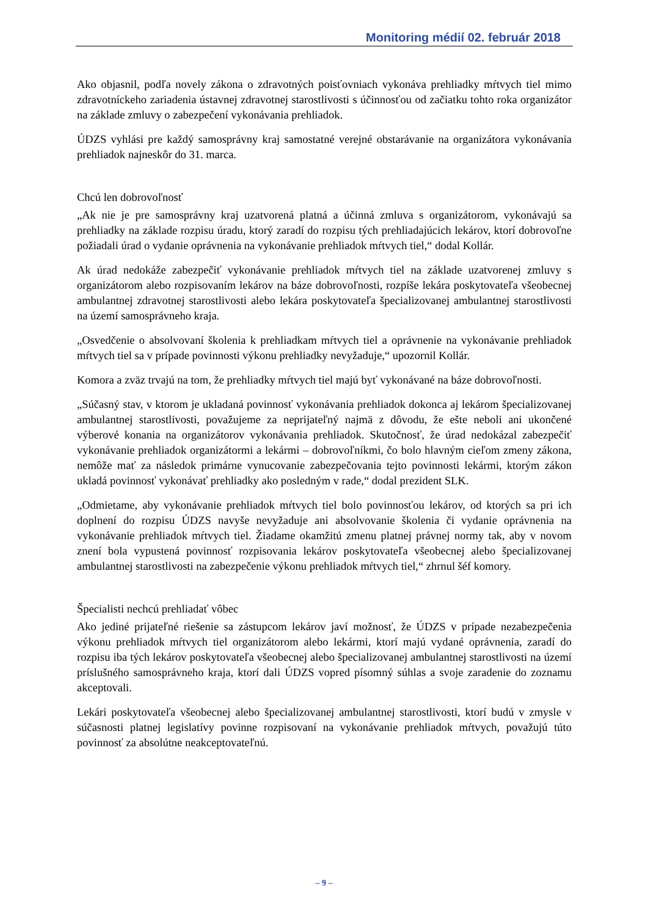Monitoring médií 02. február 2018
Ako objasnil, podľa novely zákona o zdravotných poisťovniach vykonáva prehliadky mŕtvych tiel mimo zdravotníckeho zariadenia ústavnej zdravotnej starostlivosti s účinnosťou od začiatku tohto roka organizátor na základe zmluvy o zabezpečení vykonávania prehliadok.
ÚDZS vyhlási pre každý samosprávny kraj samostatné verejné obstarávanie na organizátora vykonávania prehliadok najneskôr do 31. marca.
Chcú len dobrovoľnosť
„Ak nie je pre samosprávny kraj uzatvorená platná a účinná zmluva s organizátorom, vykonávajú sa prehliadky na základe rozpisu úradu, ktorý zaradí do rozpisu tých prehliadajúcich lekárov, ktorí dobrovoľne požiadali úrad o vydanie oprávnenia na vykonávanie prehliadok mŕtvych tiel,“ dodal Kollár.
Ak úrad nedokáže zabezpečiť vykonávanie prehliadok mŕtvych tiel na základe uzatvorenej zmluvy s organizátorom alebo rozpisovaním lekárov na báze dobrovoľnosti, rozpíše lekára poskytovateľa všeobecnej ambulantnej zdravotnej starostlivosti alebo lekára poskytovateľa špecializovanej ambulantnej starostlivosti na území samosprávneho kraja.
„Osvedčenie o absolvovaní školenia k prehliadkam mŕtvych tiel a oprávnenie na vykonávanie prehliadok mŕtvych tiel sa v prípade povinnosti výkonu prehliadky nevyžaduje,“ upozornil Kollár.
Komora a zväz trvajú na tom, že prehliadky mŕtvych tiel majú byť vykonávané na báze dobrovoľnosti.
„Súčasný stav, v ktorom je ukladaná povinnosť vykonávania prehliadok dokonca aj lekárom špecializovanej ambulantnej starostlivosti, považujeme za neprijateľný najmä z dôvodu, že ešte neboli ani ukončené výberové konania na organizátorov vykonávania prehliadok. Skutočnosť, že úrad nedokázal zabezpečiť vykonávanie prehliadok organizátormi a lekármi – dobrovoľníkmi, čo bolo hlavným cieľom zmeny zákona, nemôže mať za následok primárne vynucovanie zabezpečovania tejto povinnosti lekármi, ktorým zákon ukladá povinnosť vykonávať prehliadky ako posledným v rade,“ dodal prezident SLK.
„Odmietame, aby vykonávanie prehliadok mŕtvych tiel bolo povinnosťou lekárov, od ktorých sa pri ich doplnení do rozpisu ÚDZS navyše nevyžaduje ani absolvovanie školenia či vydanie oprávnenia na vykonávanie prehliadok mŕtvych tiel. Žiadame okamžitú zmenu platnej právnej normy tak, aby v novom znení bola vypustená povinnosť rozpisovania lekárov poskytovateľa všeobecnej alebo špecializovanej ambulantnej starostlivosti na zabezpečenie výkonu prehliadok mŕtvych tiel,“ zhrnul šéf komory.
Špecialisti nechcú prehliadať vôbec
Ako jediné prijateľné riešenie sa zástupcom lekárov javí možnosť, že ÚDZS v prípade nezabezpečenia výkonu prehliadok mŕtvych tiel organizátorom alebo lekármi, ktorí majú vydané oprávnenia, zaradí do rozpisu iba tých lekárov poskytovateľa všeobecnej alebo špecializovanej ambulantnej starostlivosti na území príslušného samosprávneho kraja, ktorí dali ÚDZS vopred písomný súhlas a svoje zaradenie do zoznamu akceptovali.
Lekári poskytovateľa všeobecnej alebo špecializovanej ambulantnej starostlivosti, ktorí budú v zmysle v súčasnosti platnej legislatívy povinne rozpisovaní na vykonávanie prehliadok mŕtvych, považujú túto povinnosť za absolútne neakceptovateľnú.
– 9 –